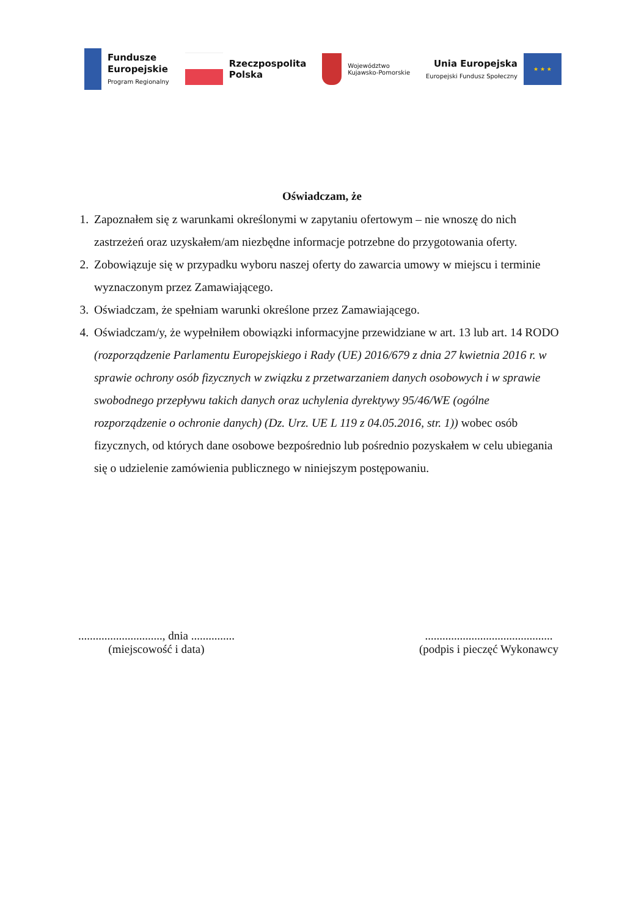Fundusze
Europejskie
Program Regionalny
Rzeczpospolita
Polska
Województwo
Kujawsko-Pomorskie
Unia Europejska
Europejski Fundusz Społeczny
★ ★ ★
Oświadczam, że
1. Zapoznałem się z warunkami określonymi w zapytaniu ofertowym – nie wnoszę do nich zastrzeżeń oraz uzyskałem/am niezbędne informacje potrzebne do przygotowania oferty.
2. Zobowiązuje się w przypadku wyboru naszej oferty do zawarcia umowy w miejscu i terminie wyznaczonym przez Zamawiającego.
3. Oświadczam, że spełniam warunki określone przez Zamawiającego.
4. Oświadczam/y, że wypełniłem obowiązki informacyjne przewidziane w art. 13 lub art. 14 RODO (rozporządzenie Parlamentu Europejskiego i Rady (UE) 2016/679 z dnia 27 kwietnia 2016 r. w sprawie ochrony osób fizycznych w związku z przetwarzaniem danych osobowych i w sprawie swobodnego przepływu takich danych oraz uchylenia dyrektywy 95/46/WE (ogólne rozporządzenie o ochronie danych) (Dz. Urz. UE L 119 z 04.05.2016, str. 1)) wobec osób fizycznych, od których dane osobowe bezpośrednio lub pośrednio pozyskałem w celu ubiegania się o udzielenie zamówienia publicznego w niniejszym postępowaniu.
............................., dnia ...............
(miejscowość i data)
............................................
(podpis i pieczęć Wykonawcy